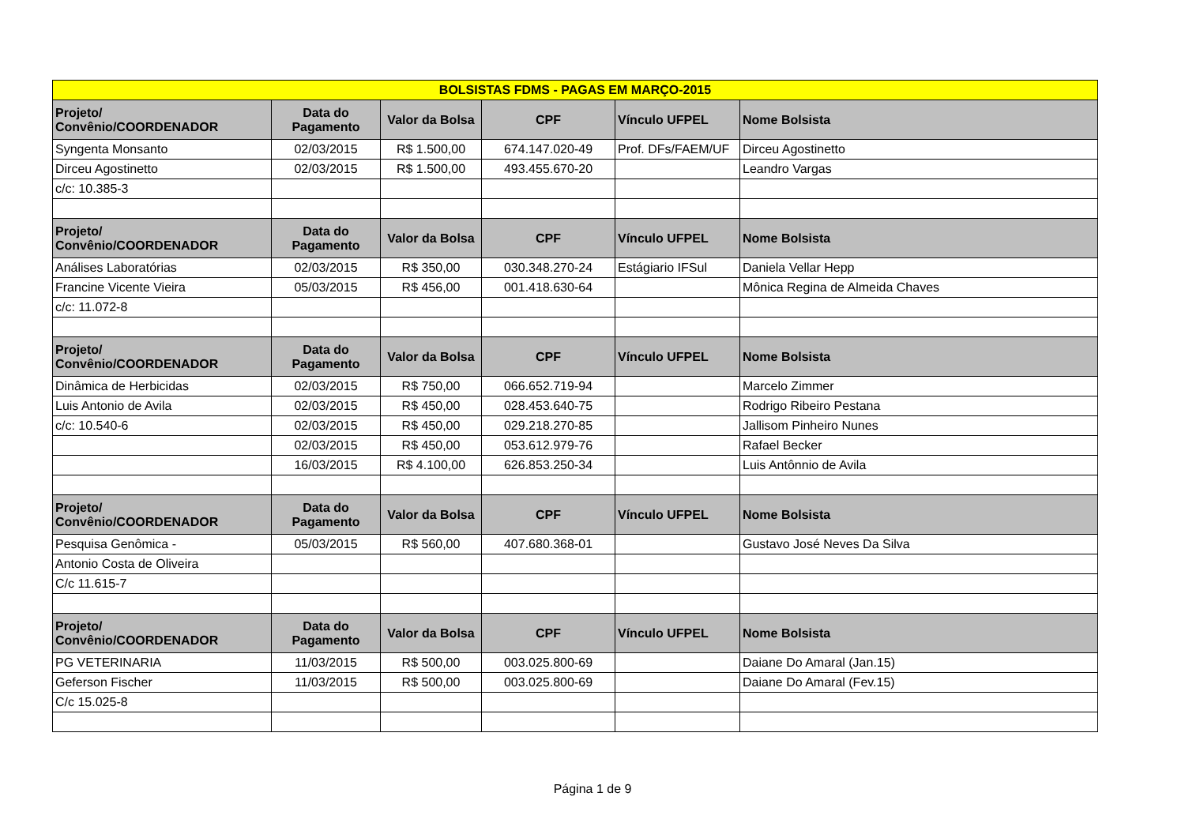| BOLSISTAS FDMS - PAGAS EM MARÇO-2015 | | | | | |
| Projeto/ Convênio/COORDENADOR | Data do Pagamento | Valor da Bolsa | CPF | Vínculo UFPEL | Nome Bolsista |
| Syngenta Monsanto | 02/03/2015 | R$ 1.500,00 | 674.147.020-49 | Prof. DFs/FAEM/UF | Dirceu Agostinetto |
| Dirceu Agostinetto | 02/03/2015 | R$ 1.500,00 | 493.455.670-20 | | Leandro Vargas |
| c/c: 10.385-3 | | | | | |
| Projeto/ Convênio/COORDENADOR | Data do Pagamento | Valor da Bolsa | CPF | Vínculo UFPEL | Nome Bolsista |
| Análises Laboratórias | 02/03/2015 | R$ 350,00 | 030.348.270-24 | Estágiario IFSul | Daniela Vellar Hepp |
| Francine Vicente Vieira | 05/03/2015 | R$ 456,00 | 001.418.630-64 | | Mônica Regina de Almeida Chaves |
| c/c: 11.072-8 | | | | | |
| Projeto/ Convênio/COORDENADOR | Data do Pagamento | Valor da Bolsa | CPF | Vínculo UFPEL | Nome Bolsista |
| Dinâmica de Herbicidas | 02/03/2015 | R$ 750,00 | 066.652.719-94 | | Marcelo Zimmer |
| Luis Antonio de Avila | 02/03/2015 | R$ 450,00 | 028.453.640-75 | | Rodrigo Ribeiro Pestana |
| c/c: 10.540-6 | 02/03/2015 | R$ 450,00 | 029.218.270-85 | | Jallisom Pinheiro Nunes |
| | 02/03/2015 | R$ 450,00 | 053.612.979-76 | | Rafael Becker |
| | 16/03/2015 | R$ 4.100,00 | 626.853.250-34 | | Luis Antônnio de Avila |
| Projeto/ Convênio/COORDENADOR | Data do Pagamento | Valor da Bolsa | CPF | Vínculo UFPEL | Nome Bolsista |
| Pesquisa Genômica - | 05/03/2015 | R$ 560,00 | 407.680.368-01 | | Gustavo José Neves Da Silva |
| Antonio Costa de Oliveira | | | | | |
| C/c 11.615-7 | | | | | |
| Projeto/ Convênio/COORDENADOR | Data do Pagamento | Valor da Bolsa | CPF | Vínculo UFPEL | Nome Bolsista |
| PG VETERINARIA | 11/03/2015 | R$ 500,00 | 003.025.800-69 | | Daiane Do Amaral (Jan.15) |
| Geferson Fischer | 11/03/2015 | R$ 500,00 | 003.025.800-69 | | Daiane Do Amaral (Fev.15) |
| C/c 15.025-8 | | | | | |
Página 1 de 9